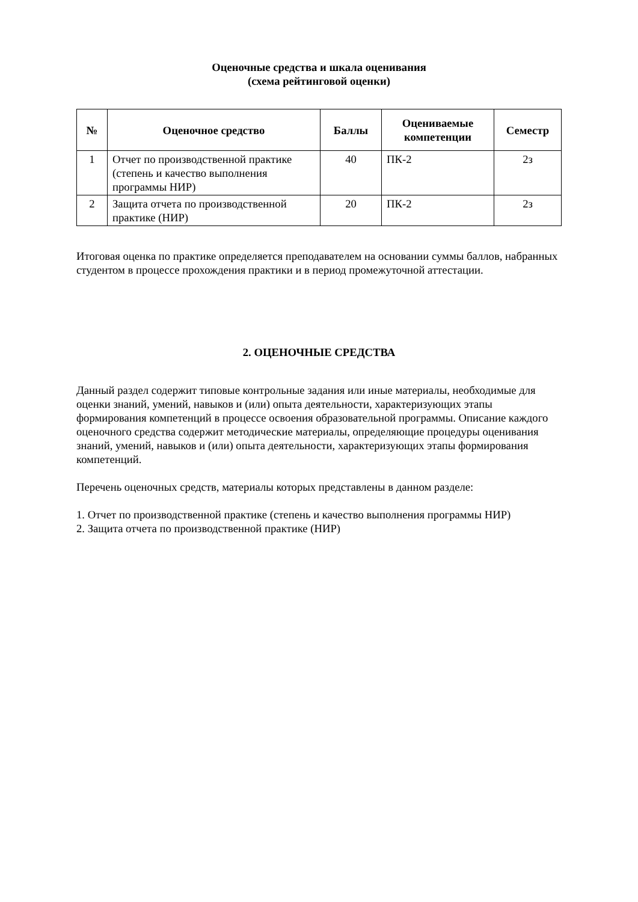Оценочные средства и шкала оценивания
(схема рейтинговой оценки)
| № | Оценочное средство | Баллы | Оцениваемые компетенции | Семестр |
| --- | --- | --- | --- | --- |
| 1 | Отчет по производственной практике (степень и качество выполнения программы НИР) | 40 | ПК-2 | 2з |
| 2 | Защита отчета по производственной практике (НИР) | 20 | ПК-2 | 2з |
Итоговая оценка по практике определяется преподавателем на основании суммы баллов, набранных студентом в процессе прохождения практики и в период промежуточной аттестации.
2. ОЦЕНОЧНЫЕ СРЕДСТВА
Данный раздел содержит типовые контрольные задания или иные материалы, необходимые для оценки знаний, умений, навыков и (или) опыта деятельности, характеризующих этапы формирования компетенций в процессе освоения образовательной программы. Описание каждого оценочного средства содержит методические материалы, определяющие процедуры оценивания знаний, умений, навыков и (или) опыта деятельности, характеризующих этапы формирования компетенций.
Перечень оценочных средств, материалы которых представлены в данном разделе:
1. Отчет по производственной практике (степень и качество выполнения программы НИР)
2. Защита отчета по производственной практике (НИР)